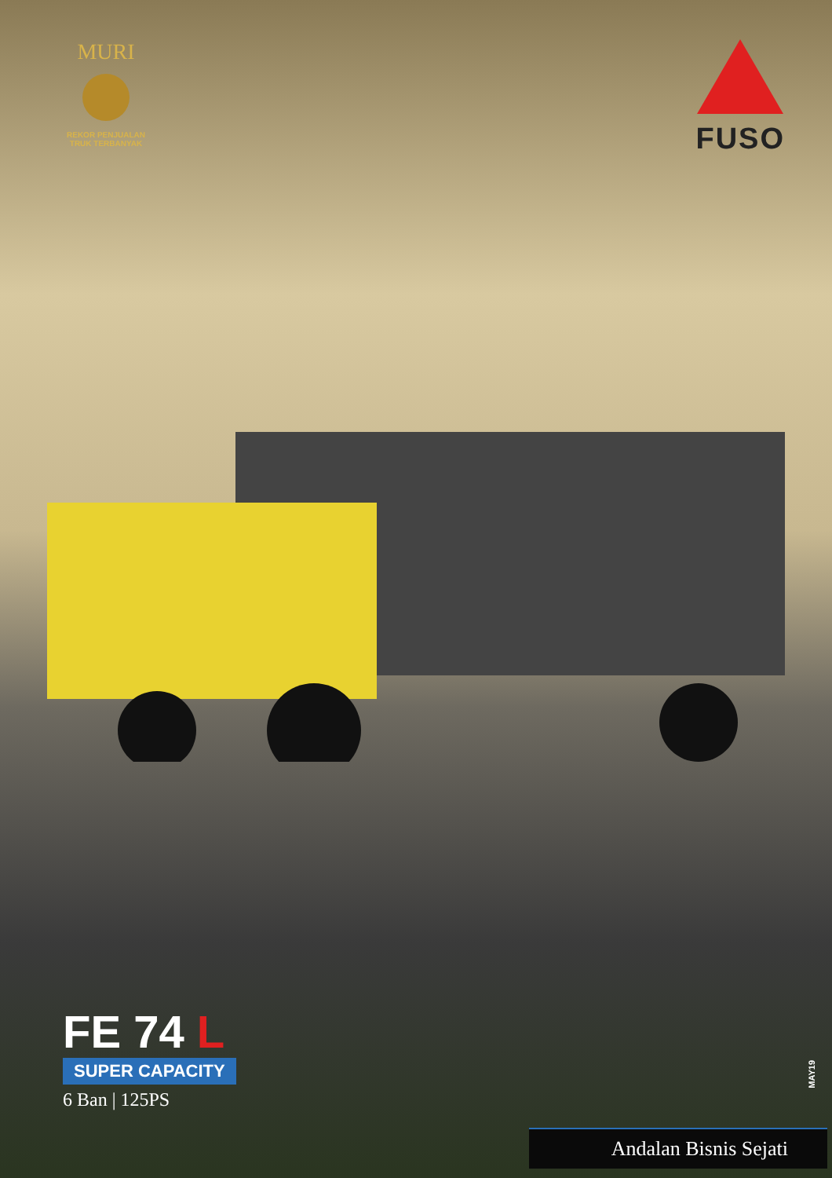MURI
REKOR PENJUALAN
TRUK TERBANYAK
FUSO
FE 74 L
SUPER CAPACITY
6 Ban | 125PS
MAY19
Andalan Bisnis Sejati